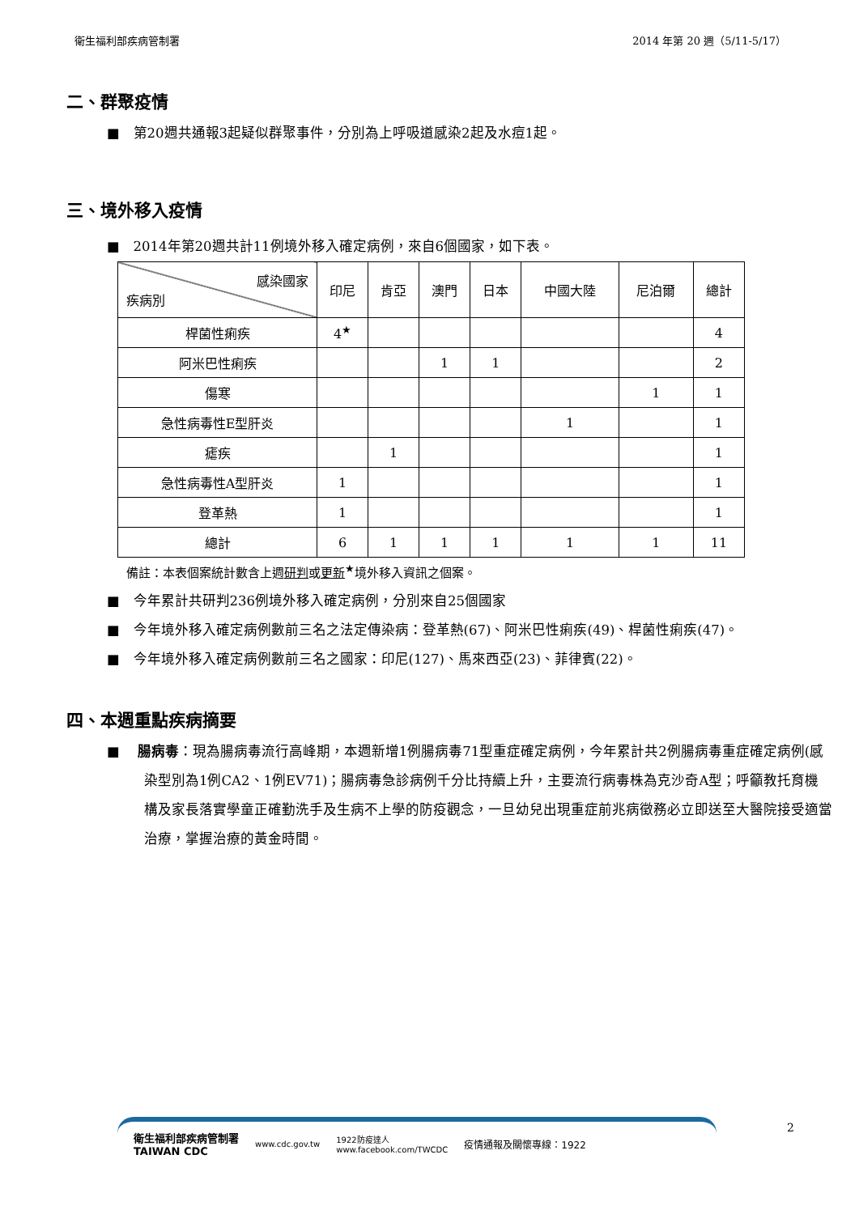衛生福利部疾病管制署 2014 年第 20 週（5/11-5/17）
二、群聚疫情
■　第20週共通報3起疑似群聚事件，分別為上呼吸道感染2起及水痘1起。
三、境外移入疫情
■　2014年第20週共計11例境外移入確定病例，來自6個國家，如下表。
| 感染國家 疾病別 | 印尼 | 肯亞 | 澳門 | 日本 | 中國大陸 | 尼泊爾 | 總計 |
| --- | --- | --- | --- | --- | --- | --- | --- |
| 桿菌性痢疾 | 4<sup>★</sup> | | | | | | 4 |
| 阿米巴性痢疾 | | | 1 | 1 | | | 2 |
| 傷寒 | | | | | | 1 | 1 |
| 急性病毒性E型肝炎 | | | | | 1 | | 1 |
| 瘧疾 | | 1 | | | | | 1 |
| 急性病毒性A型肝炎 | 1 | | | | | | 1 |
| 登革熱 | 1 | | | | | | 1 |
| 總計 | 6 | 1 | 1 | 1 | 1 | 1 | 11 |
備註：本表個案統計數含上週研判或更新<sup>★</sup>境外移入資訊之個案。
■　今年累計共研判236例境外移入確定病例，分別來自25個國家
■　今年境外移入確定病例數前三名之法定傳染病：登革熱(67)、阿米巴性痢疾(49)、桿菌性痢疾(47)。
■　今年境外移入確定病例數前三名之國家：印尼(127)、馬來西亞(23)、菲律賓(22)。
四、本週重點疾病摘要
■　 腸病毒：現為腸病毒流行高峰期，本週新增1例腸病毒71型重症確定病例，今年累計共2例腸病毒重症確定病例(感染型別為1例CA2、1例EV71)；腸病毒急診病例千分比持續上升，主要流行病毒株為克沙奇A型；呼籲教托育機構及家長落實學童正確勤洗手及生病不上學的防疫觀念，一旦幼兒出現重症前兆病徵務必立即送至大醫院接受適當治療，掌握治療的黃金時間。
衛生福利部疾病管制署
TAIWAN CDC www.cdc.gov.tw 1922防疫達人
www.facebook.com/TWCDC 疫情通報及關懷專線：1922
2